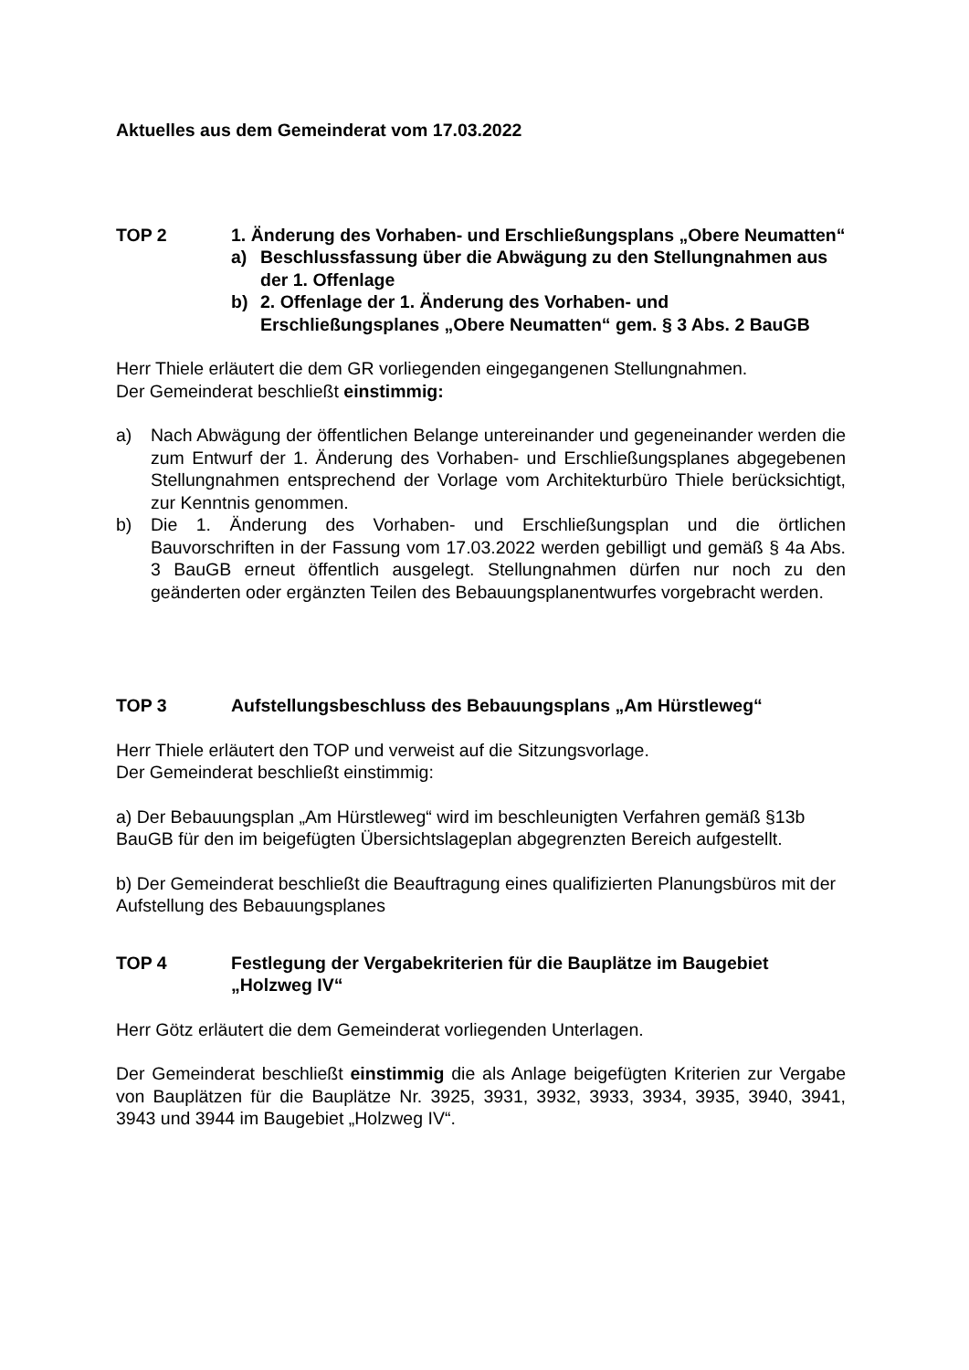Aktuelles aus dem Gemeinderat vom 17.03.2022
TOP 2 1. Änderung des Vorhaben- und Erschließungsplans „Obere Neumatten“
a) Beschlussfassung über die Abwägung zu den Stellungnahmen aus der 1. Offenlage
b) 2. Offenlage der 1. Änderung des Vorhaben- und Erschließungsplanes „Obere Neumatten“ gem. § 3 Abs. 2 BauGB
Herr Thiele erläutert die dem GR vorliegenden eingegangenen Stellungnahmen.
Der Gemeinderat beschließt einstimmig:
a) Nach Abwägung der öffentlichen Belange untereinander und gegeneinander werden die zum Entwurf der 1. Änderung des Vorhaben- und Erschließungsplanes abgegebenen Stellungnahmen entsprechend der Vorlage vom Architekturbüro Thiele berücksichtigt, zur Kenntnis genommen.
b) Die 1. Änderung des Vorhaben- und Erschließungsplan und die örtlichen Bauvorschriften in der Fassung vom 17.03.2022 werden gebilligt und gemäß § 4a Abs. 3 BauGB erneut öffentlich ausgelegt. Stellungnahmen dürfen nur noch zu den geänderten oder ergänzten Teilen des Bebauungsplanentwurfes vorgebracht werden.
TOP 3 Aufstellungsbeschluss des Bebauungsplans „Am Hürstleweg“
Herr Thiele erläutert den TOP und verweist auf die Sitzungsvorlage.
Der Gemeinderat beschließt einstimmig:
a) Der Bebauungsplan „Am Hürstleweg“ wird im beschleunigten Verfahren gemäß §13b BauGB für den im beigefügten Übersichtslageplan abgegrenzten Bereich aufgestellt.
b) Der Gemeinderat beschließt die Beauftragung eines qualifizierten Planungsbüros mit der Aufstellung des Bebauungsplanes
TOP 4 Festlegung der Vergabekriterien für die Bauplätze im Baugebiet „Holzweg IV“
Herr Götz erläutert die dem Gemeinderat vorliegenden Unterlagen.
Der Gemeinderat beschließt einstimmig die als Anlage beigefügten Kriterien zur Vergabe von Bauplätzen für die Bauplätze Nr. 3925, 3931, 3932, 3933, 3934, 3935, 3940, 3941, 3943 und 3944 im Baugebiet „Holzweg IV“.